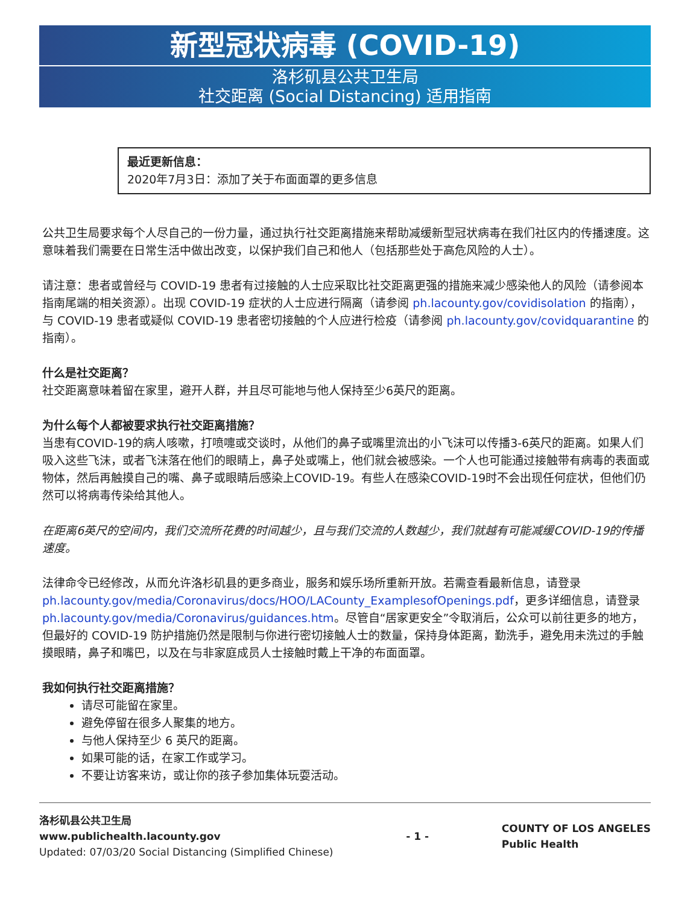新型冠状病毒 (COVID-19)
洛杉矶县公共卫生局
社交距离 (Social Distancing) 适用指南
最近更新信息：
2020年7月3日：添加了关于布面面罩的更多信息
公共卫生局要求每个人尽自己的一份力量，通过执行社交距离措施来帮助减缓新型冠状病毒在我们社区内的传播速度。这意味着我们需要在日常生活中做出改变，以保护我们自己和他人（包括那些处于高危风险的人士）。
请注意：患者或曾经与 COVID-19 患者有过接触的人士应采取比社交距离更强的措施来减少感染他人的风险（请参阅本指南尾端的相关资源）。出现 COVID-19 症状的人士应进行隔离（请参阅 ph.lacounty.gov/covidisolation 的指南），与 COVID-19 患者或疑似 COVID-19 患者密切接触的个人应进行检疫（请参阅 ph.lacounty.gov/covidquarantine 的指南）。
什么是社交距离？
社交距离意味着留在家里，避开人群，并且尽可能地与他人保持至少6英尺的距离。
为什么每个人都被要求执行社交距离措施？
当患有COVID-19的病人咳嗽，打喷嚏或交谈时，从他们的鼻子或嘴里流出的小飞沫可以传播3-6英尺的距离。如果人们吸入这些飞沫，或者飞沫落在他们的眼睛上，鼻子处或嘴上，他们就会被感染。一个人也可能通过接触带有病毒的表面或物体，然后再触摸自己的嘴、鼻子或眼睛后感染上COVID-19。有些人在感染COVID-19时不会出现任何症状，但他们仍然可以将病毒传染给其他人。
在距离6英尺的空间内，我们交流所花费的时间越少，且与我们交流的人数越少，我们就越有可能减缓COVID-19的传播速度。
法律命令已经修改，从而允许洛杉矶县的更多商业，服务和娱乐场所重新开放。若需查看最新信息，请登录 ph.lacounty.gov/media/Coronavirus/docs/HOO/LACounty_ExamplesofOpenings.pdf，更多详细信息，请登录 ph.lacounty.gov/media/Coronavirus/guidances.htm。尽管自“居家更安全”令取消后，公众可以前往更多的地方，但最好的 COVID-19 防护措施仍然是限制与你进行密切接触人士的数量，保持身体距离，勤洗手，避免用未洗过的手触摸眼睛，鼻子和嘴巴，以及在与非家庭成员人士接触时戴上干净的布面面罩。
我如何执行社交距离措施？
请尽可能留在家里。
避免停留在很多人聚集的地方。
与他人保持至少 6 英尺的距离。
如果可能的话，在家工作或学习。
不要让访客来访，或让你的孩子参加集体玩耍活动。
洛杉矶县公共卫生局
www.publichealth.lacounty.gov
Updated: 07/03/20 Social Distancing (Simplified Chinese)
- 1 -
COUNTY OF LOS ANGELES
Public Health